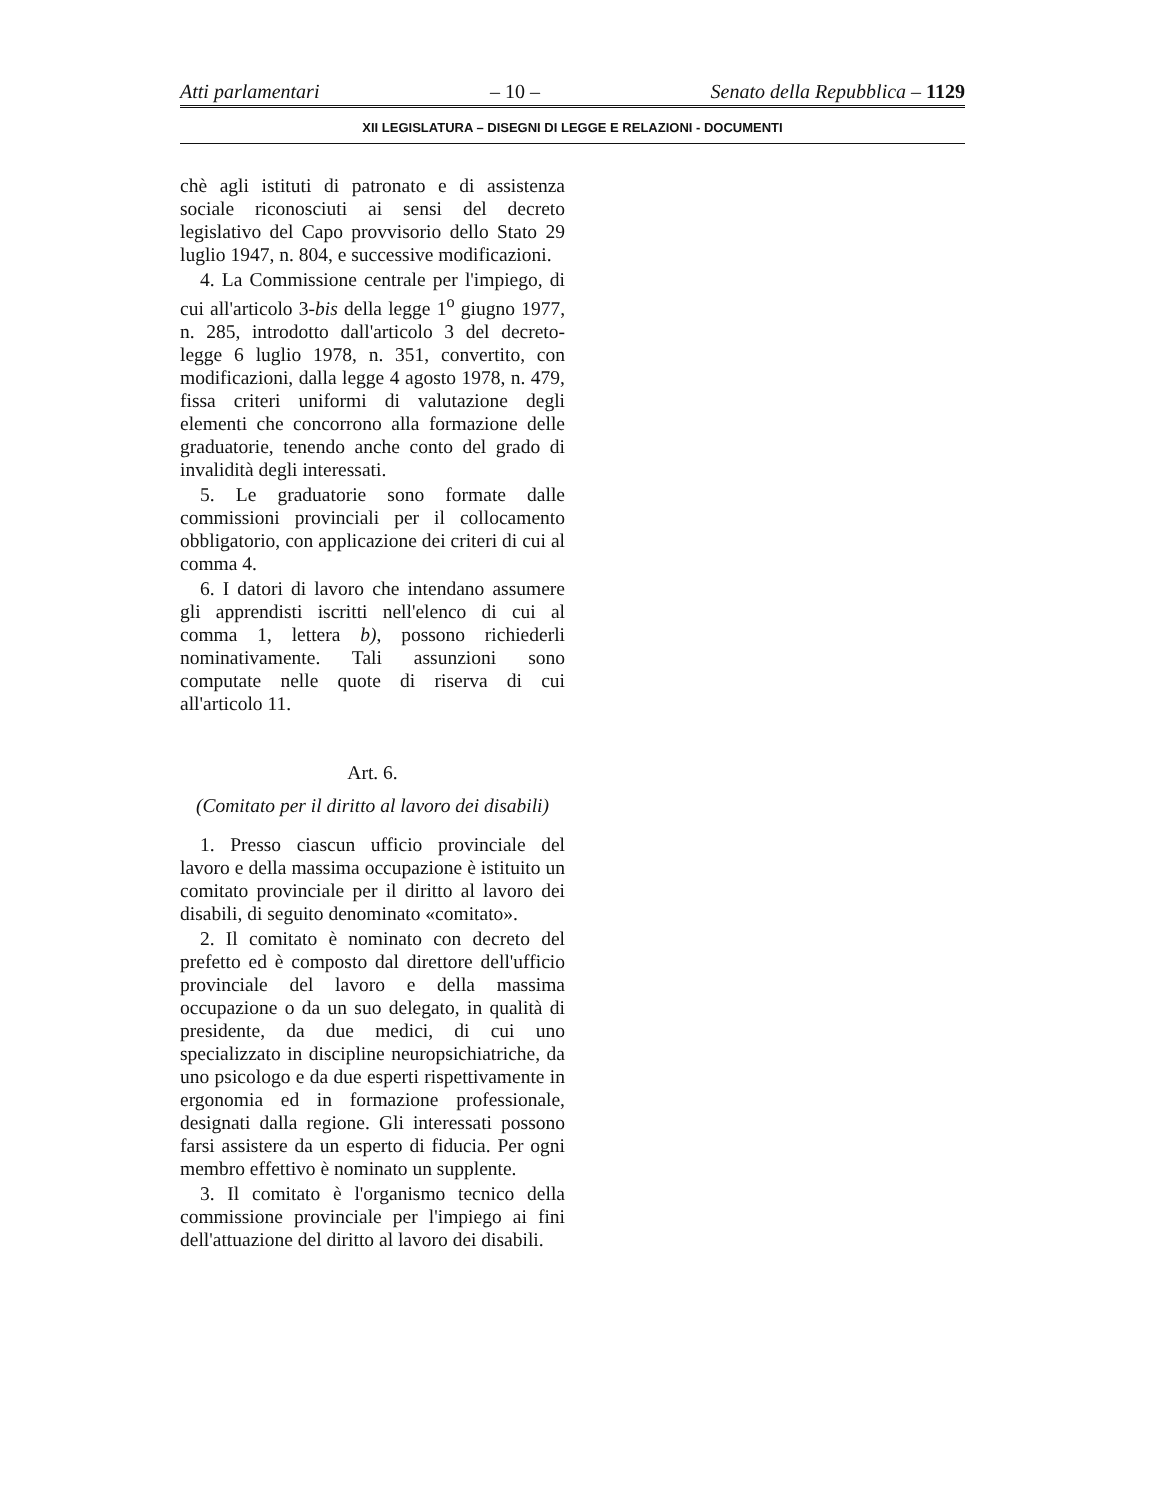Atti parlamentari – 10 – Senato della Repubblica – 1129
XII LEGISLATURA – DISEGNI DI LEGGE E RELAZIONI - DOCUMENTI
chè agli istituti di patronato e di assistenza sociale riconosciuti ai sensi del decreto legislativo del Capo provvisorio dello Stato 29 luglio 1947, n. 804, e successive modificazioni.
4. La Commissione centrale per l'impiego, di cui all'articolo 3-bis della legge 1<sup>o</sup> giugno 1977, n. 285, introdotto dall'articolo 3 del decreto-legge 6 luglio 1978, n. 351, convertito, con modificazioni, dalla legge 4 agosto 1978, n. 479, fissa criteri uniformi di valutazione degli elementi che concorrono alla formazione delle graduatorie, tenendo anche conto del grado di invalidità degli interessati.
5. Le graduatorie sono formate dalle commissioni provinciali per il collocamento obbligatorio, con applicazione dei criteri di cui al comma 4.
6. I datori di lavoro che intendano assumere gli apprendisti iscritti nell'elenco di cui al comma 1, lettera b), possono richiederli nominativamente. Tali assunzioni sono computate nelle quote di riserva di cui all'articolo 11.
Art. 6.
(Comitato per il diritto al lavoro dei disabili)
1. Presso ciascun ufficio provinciale del lavoro e della massima occupazione è istituito un comitato provinciale per il diritto al lavoro dei disabili, di seguito denominato «comitato».
2. Il comitato è nominato con decreto del prefetto ed è composto dal direttore dell'ufficio provinciale del lavoro e della massima occupazione o da un suo delegato, in qualità di presidente, da due medici, di cui uno specializzato in discipline neuropsichiatriche, da uno psicologo e da due esperti rispettivamente in ergonomia ed in formazione professionale, designati dalla regione. Gli interessati possono farsi assistere da un esperto di fiducia. Per ogni membro effettivo è nominato un supplente.
3. Il comitato è l'organismo tecnico della commissione provinciale per l'impiego ai fini dell'attuazione del diritto al lavoro dei disabili.